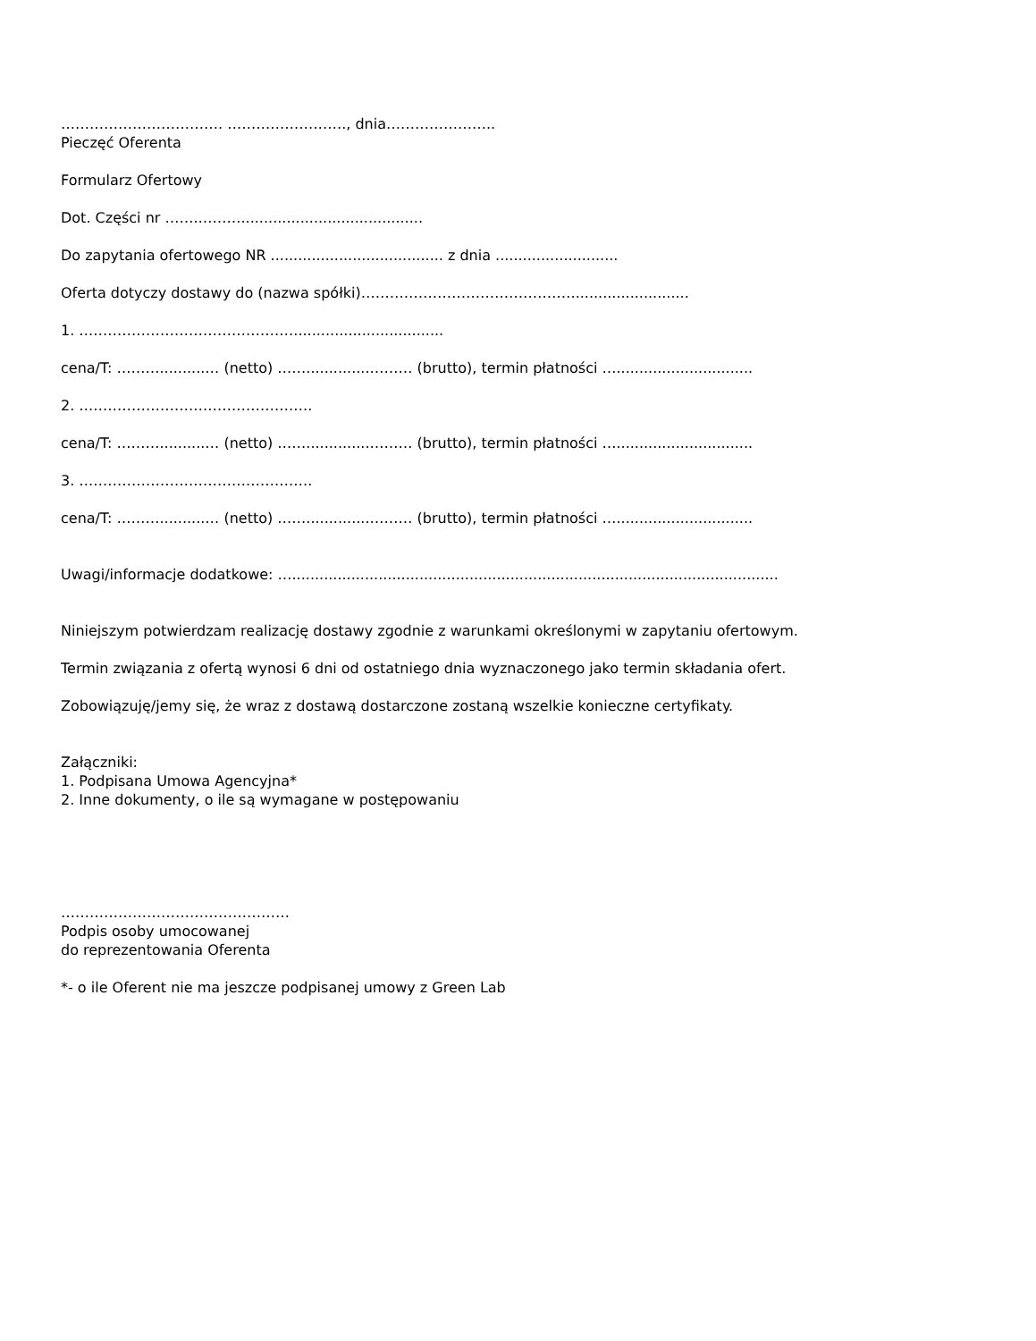……………………………. ……………………., dnia…………………..
Pieczęć Oferenta
Formularz Ofertowy
Dot. Części nr …….………........................................
Do zapytania ofertowego NR ...................................... z dnia ...........................
Oferta dotyczy dostawy do (nazwa spółki)……………………………………….........................
1. ……………………………………….................................
cena/T: ………..........… (netto) ……..............……… (brutto), termin płatności …..............................
2. ………………………………………….
cena/T: ………..........… (netto) ……..............……… (brutto), termin płatności …..............................
3. ………………………………………….
cena/T: ………..........… (netto) ……..............……… (brutto), termin płatności …..............................
Uwagi/informacje dodatkowe: …...........................................................................................................
Niniejszym potwierdzam realizację dostawy zgodnie z warunkami określonymi w zapytaniu ofertowym.
Termin związania z ofertą wynosi 6 dni od ostatniego dnia wyznaczonego jako termin składania ofert.
Zobowiązuję/jemy się, że wraz z dostawą dostarczone zostaną wszelkie konieczne certyfikaty.
Załączniki:
1. Podpisana Umowa Agencyjna*
2. Inne dokumenty, o ile są wymagane w postępowaniu
…………………………………………
Podpis osoby umocowanej
do reprezentowania Oferenta
*- o ile Oferent nie ma jeszcze podpisanej umowy z Green Lab